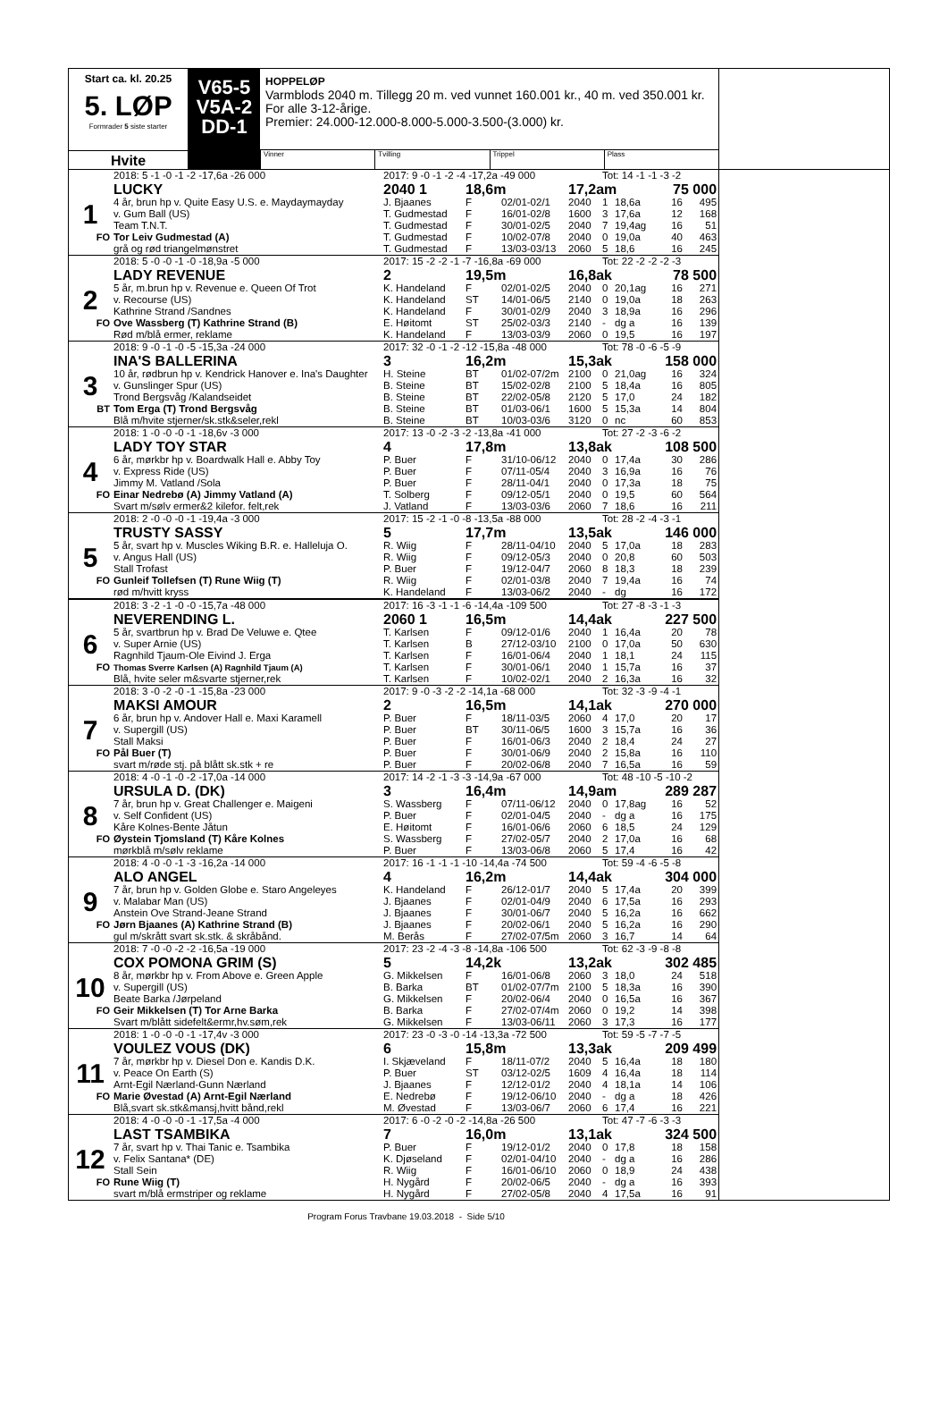Start ca. kl. 20.25
5. LØP
Formrader 5 siste starter
Hvite
V65-5
V5A-2
DD-1
HOPPELØP
Varmblods 2040 m. Tillegg 20 m. ved vunnet 160.001 kr., 40 m. ved 350.001 kr.
For alle 3-12-årige.
Premier: 24.000-12.000-8.000-5.000-3.500-(3.000) kr.
Vinner Tvilling Trippel Plass
| | 2018: 5 -1 -0 -1 -2 -17,6a -26 000 | 2017: 9 -0 -1 -2 -4 -17,2a -49 000 | | | | Tot: 14 -1 -1 -3 -2 | | | |
| | LUCKY | 2040 1 | 18,6m | | 17,2am | | | 75 000 | |
| 1 | 4 år, brun hp v. Quite Easy U.S. e. Maydaymayday | J. Bjaanes | F | 02/01-02/1 | 2040 | 1 | 18,6a | 16 | 495 |
| | v. Gum Ball (US) | T. Gudmestad | F | 16/01-02/8 | 1600 | 3 | 17,6a | 12 | 168 |
| | Team T.N.T. | T. Gudmestad | F | 30/01-02/5 | 2040 | 7 | 19,4ag | 16 | 51 |
| FO | Tor Leiv Gudmestad (A) | T. Gudmestad | F | 10/02-07/8 | 2040 | 0 | 19,0a | 40 | 463 |
| | grå og rød triangelmønstret | T. Gudmestad | F | 13/03-03/13 | 2060 | 5 | 18,6 | 16 | 245 |
| | 2018: 5 -0 -0 -1 -0 -18,9a -5 000 | 2017: 15 -2 -2 -1 -7 -16,8a -69 000 | | | | Tot: 22 -2 -2 -2 -3 | | | |
| | LADY REVENUE | 2 | 19,5m | | 16,8ak | | | 78 500 | |
| 2 | 5 år, m.brun hp v. Revenue e. Queen Of Trot | K. Handeland | F | 02/01-02/5 | 2040 | 0 | 20,1ag | 16 | 271 |
| | v. Recourse (US) | K. Handeland | ST | 14/01-06/5 | 2140 | 0 | 19,0a | 18 | 263 |
| | Kathrine Strand /Sandnes | K. Handeland | F | 30/01-02/9 | 2040 | 3 | 18,9a | 16 | 296 |
| FO | Ove Wassberg (T) Kathrine Strand (B) | E. Høitomt | ST | 25/02-03/3 | 2140 | - | dg a | 16 | 139 |
| | Rød m/blå ermer, reklame | K. Handeland | F | 13/03-03/9 | 2060 | 0 | 19,5 | 16 | 197 |
| | 2018: 9 -0 -1 -0 -5 -15,3a -24 000 | 2017: 32 -0 -1 -2 -12 -15,8a -48 000 | | | | Tot: 78 -0 -6 -5 -9 | | | |
| | INA'S BALLERINA | 3 | 16,2m | | 15,3ak | | | 158 000 | |
| 3 | 10 år, rødbrun hp v. Kendrick Hanover e. Ina's Daughter | H. Steine | BT | 01/02-07/2m | 2100 | 0 | 21,0ag | 16 | 324 |
| | v. Gunslinger Spur (US) | B. Steine | BT | 15/02-02/8 | 2100 | 5 | 18,4a | 16 | 805 |
| | Trond Bergsvåg /Kalandseidet | B. Steine | BT | 22/02-05/8 | 2120 | 5 | 17,0 | 24 | 182 |
| BT | Tom Erga (T) Trond Bergsvåg | B. Steine | BT | 01/03-06/1 | 1600 | 5 | 15,3a | 14 | 804 |
| | Blå m/hvite stjerner/sk.stk&seler,rekl | B. Steine | BT | 10/03-03/6 | 3120 | 0 | nc | 60 | 853 |
| | 2018: 1 -0 -0 -0 -1 -18,6v -3 000 | 2017: 13 -0 -2 -3 -2 -13,8a -41 000 | | | | Tot: 27 -2 -3 -6 -2 | | | |
| | LADY TOY STAR | 4 | 17,8m | | 13,8ak | | | 108 500 | |
| 4 | 6 år, mørkbr hp v. Boardwalk Hall e. Abby Toy | P. Buer | F | 31/10-06/12 | 2040 | 0 | 17,4a | 30 | 286 |
| | v. Express Ride (US) | P. Buer | F | 07/11-05/4 | 2040 | 3 | 16,9a | 16 | 76 |
| | Jimmy M. Vatland /Sola | P. Buer | F | 28/11-04/1 | 2040 | 0 | 17,3a | 18 | 75 |
| FO | Einar Nedrebø (A) Jimmy Vatland (A) | T. Solberg | F | 09/12-05/1 | 2040 | 0 | 19,5 | 60 | 564 |
| | Svart m/sølv ermer&2 kilefor. felt,rek | J. Vatland | F | 13/03-03/6 | 2060 | 7 | 18,6 | 16 | 211 |
| | 2018: 2 -0 -0 -0 -1 -19,4a -3 000 | 2017: 15 -2 -1 -0 -8 -13,5a -88 000 | | | | Tot: 28 -2 -4 -3 -1 | | | |
| | TRUSTY SASSY | 5 | 17,7m | | 13,5ak | | | 146 000 | |
| 5 | 5 år, svart hp v. Muscles Wiking B.R. e. Halleluja O. | R. Wiig | F | 28/11-04/10 | 2040 | 5 | 17,0a | 18 | 283 |
| | v. Angus Hall (US) | R. Wiig | F | 09/12-05/3 | 2040 | 0 | 20,8 | 60 | 503 |
| | Stall Trofast | P. Buer | F | 19/12-04/7 | 2060 | 8 | 18,3 | 18 | 239 |
| FO | Gunleif Tollefsen (T) Rune Wiig (T) | R. Wiig | F | 02/01-03/8 | 2040 | 7 | 19,4a | 16 | 74 |
| | rød m/hvitt kryss | K. Handeland | F | 13/03-06/2 | 2040 | - | dg | 16 | 172 |
| | 2018: 3 -2 -1 -0 -0 -15,7a -48 000 | 2017: 16 -3 -1 -1 -6 -14,4a -109 500 | | | | Tot: 27 -8 -3 -1 -3 | | | |
| | NEVERENDING L. | 2060 1 | 16,5m | | 14,4ak | | | 227 500 | |
| 6 | 5 år, svartbrun hp v. Brad De Veluwe e. Qtee | T. Karlsen | F | 09/12-01/6 | 2040 | 1 | 16,4a | 20 | 78 |
| | v. Super Arnie (US) | T. Karlsen | B | 27/12-03/10 | 2100 | 0 | 17,0a | 50 | 630 |
| | Ragnhild Tjaum-Ole Eivind J. Erga | T. Karlsen | F | 16/01-06/4 | 2040 | 1 | 18,1 | 24 | 115 |
| FO | Thomas Sverre Karlsen (A) Ragnhild Tjaum (A) | T. Karlsen | F | 30/01-06/1 | 2040 | 1 | 15,7a | 16 | 37 |
| | Blå, hvite seler m&svarte stjerner,rek | T. Karlsen | F | 10/02-02/1 | 2040 | 2 | 16,3a | 16 | 32 |
| | 2018: 3 -0 -2 -0 -1 -15,8a -23 000 | 2017: 9 -0 -3 -2 -2 -14,1a -68 000 | | | | Tot: 32 -3 -9 -4 -1 | | | |
| | MAKSI AMOUR | 2 | 16,5m | | 14,1ak | | | 270 000 | |
| 7 | 6 år, brun hp v. Andover Hall e. Maxi Karamell | P. Buer | F | 18/11-03/5 | 2060 | 4 | 17,0 | 20 | 17 |
| | v. Supergill (US) | P. Buer | BT | 30/11-06/5 | 1600 | 3 | 15,7a | 16 | 36 |
| | Stall Maksi | P. Buer | F | 16/01-06/3 | 2040 | 2 | 18,4 | 24 | 27 |
| FO | Pål Buer (T) | P. Buer | F | 30/01-06/9 | 2040 | 2 | 15,8a | 16 | 110 |
| | svart m/røde stj. på blått sk.stk + re | P. Buer | F | 20/02-06/8 | 2040 | 7 | 16,5a | 16 | 59 |
| | 2018: 4 -0 -1 -0 -2 -17,0a -14 000 | 2017: 14 -2 -1 -3 -3 -14,9a -67 000 | | | | Tot: 48 -10 -5 -10 -2 | | | |
| | URSULA D. (DK) | 3 | 16,4m | | 14,9am | | | 289 287 | |
| 8 | 7 år, brun hp v. Great Challenger e. Maigeni | S. Wassberg | F | 07/11-06/12 | 2040 | 0 | 17,8ag | 16 | 52 |
| | v. Self Confident (US) | P. Buer | F | 02/01-04/5 | 2040 | - | dg a | 16 | 175 |
| | Kåre Kolnes-Bente Jåtun | E. Høitomt | F | 16/01-06/6 | 2060 | 6 | 18,5 | 24 | 129 |
| FO | Øystein Tjomsland (T) Kåre Kolnes | S. Wassberg | F | 27/02-05/7 | 2040 | 2 | 17,0a | 16 | 68 |
| | mørkblå m/sølv reklame | P. Buer | F | 13/03-06/8 | 2060 | 5 | 17,4 | 16 | 42 |
| | 2018: 4 -0 -0 -1 -3 -16,2a -14 000 | 2017: 16 -1 -1 -1 -10 -14,4a -74 500 | | | | Tot: 59 -4 -6 -5 -8 | | | |
| | ALO ANGEL | 4 | 16,2m | | 14,4ak | | | 304 000 | |
| 9 | 7 år, brun hp v. Golden Globe e. Staro Angeleyes | K. Handeland | F | 26/12-01/7 | 2040 | 5 | 17,4a | 20 | 399 |
| | v. Malabar Man (US) | J. Bjaanes | F | 02/01-04/9 | 2040 | 6 | 17,5a | 16 | 293 |
| | Anstein Ove Strand-Jeane Strand | J. Bjaanes | F | 30/01-06/7 | 2040 | 5 | 16,2a | 16 | 662 |
| FO | Jørn Bjaanes (A) Kathrine Strand (B) | J. Bjaanes | F | 20/02-06/1 | 2040 | 5 | 16,2a | 16 | 290 |
| | gul m/skrått svart sk.stk. & skråbånd. | M. Berås | F | 27/02-07/5m | 2060 | 3 | 16,7 | 14 | 64 |
| | 2018: 7 -0 -0 -2 -2 -16,5a -19 000 | 2017: 23 -2 -4 -3 -8 -14,8a -106 500 | | | | Tot: 62 -3 -9 -8 -8 | | | |
| | COX POMONA GRIM (S) | 5 | 14,2k | | 13,2ak | | | 302 485 | |
| 10 | 8 år, mørkbr hp v. From Above e. Green Apple | G. Mikkelsen | F | 16/01-06/8 | 2060 | 3 | 18,0 | 24 | 518 |
| | v. Supergill (US) | B. Barka | BT | 01/02-07/7m | 2100 | 5 | 18,3a | 16 | 390 |
| | Beate Barka /Jørpeland | G. Mikkelsen | F | 20/02-06/4 | 2040 | 0 | 16,5a | 16 | 367 |
| FO | Geir Mikkelsen (T) Tor Arne Barka | B. Barka | F | 27/02-07/4m | 2060 | 0 | 19,2 | 14 | 398 |
| | Svart m/blått sidefelt&ermr,hv.søm,rek | G. Mikkelsen | F | 13/03-06/11 | 2060 | 3 | 17,3 | 16 | 177 |
| | 2018: 1 -0 -0 -0 -1 -17,4v -3 000 | 2017: 23 -0 -3 -0 -14 -13,3a -72 500 | | | | Tot: 59 -5 -7 -7 -5 | | | |
| | VOULEZ VOUS (DK) | 6 | 15,8m | | 13,3ak | | | 209 499 | |
| 11 | 7 år, mørkbr hp v. Diesel Don e. Kandis D.K. | I. Skjæveland | F | 18/11-07/2 | 2040 | 5 | 16,4a | 18 | 180 |
| | v. Peace On Earth (S) | P. Buer | ST | 03/12-02/5 | 1609 | 4 | 16,4a | 18 | 114 |
| | Arnt-Egil Nærland-Gunn Nærland | J. Bjaanes | F | 12/12-01/2 | 2040 | 4 | 18,1a | 14 | 106 |
| FO | Marie Øvestad (A) Arnt-Egil Nærland | E. Nedrebø | F | 19/12-06/10 | 2040 | - | dg a | 18 | 426 |
| | Blå,svart sk.stk&mansj,hvitt bånd,rekl | M. Øvestad | F | 13/03-06/7 | 2060 | 6 | 17,4 | 16 | 221 |
| | 2018: 4 -0 -0 -0 -1 -17,5a -4 000 | 2017: 6 -0 -2 -0 -2 -14,8a -26 500 | | | | Tot: 47 -7 -6 -3 -3 | | | |
| | LAST TSAMBIKA | 7 | 16,0m | | 13,1ak | | | 324 500 | |
| 12 | 7 år, svart hp v. Thai Tanic e. Tsambika | P. Buer | F | 19/12-01/2 | 2040 | 0 | 17,8 | 18 | 158 |
| | v. Felix Santana* (DE) | K. Djøseland | F | 02/01-04/10 | 2040 | - | dg a | 16 | 286 |
| | Stall Sein | R. Wiig | F | 16/01-06/10 | 2060 | 0 | 18,9 | 24 | 438 |
| FO | Rune Wiig (T) | H. Nygård | F | 20/02-06/5 | 2040 | - | dg a | 16 | 393 |
| | svart m/blå ermstriper og reklame | H. Nygård | F | 27/02-05/8 | 2040 | 4 | 17,5a | 16 | 91 |
Program Forus Travbane 19.03.2018 - Side 5/10